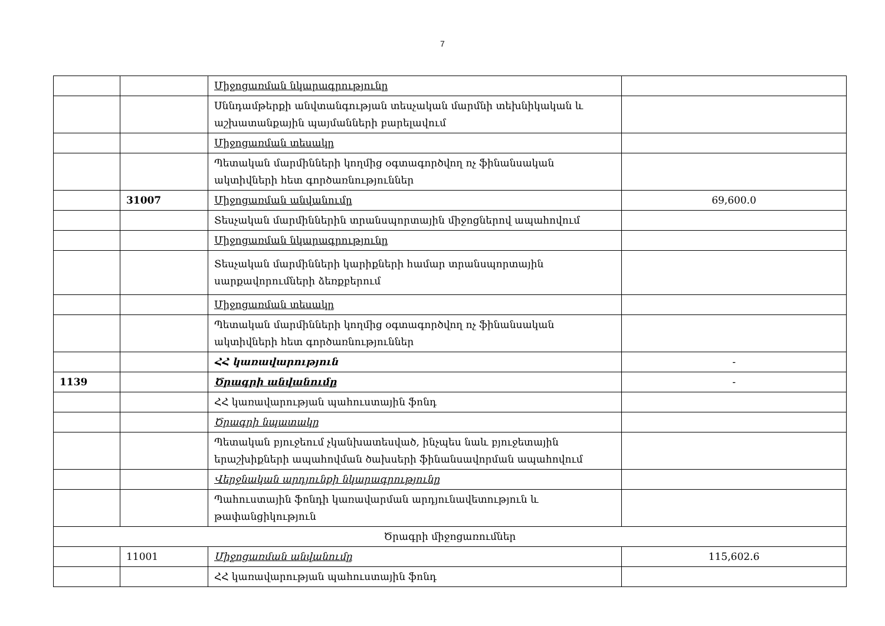7
| | | Միջոցառման նկարագրությունը | |
| | | Սննդամթերքի անվտանգության տեսչական մարմնի տեխնիկական և աշխատանքային պայմանների բարելավում | |
| | | Միջոցառման տեսակը | |
| | | Պետական մարմինների կողմից օգտագործվող ոչ ֆինանսական ակտիվների հետ գործառնություններ | |
| | 31007 | Միջոցառման անվանումը | 69,600.0 |
| | | Տեսչական մարմիններին տրանսպորտային միջոցներով ապահովում | |
| | | Միջոցառման նկարագրությունը | |
| | | Տեսչական մարմինների կարիքների համար տրանսպորտային սարքավորումների ձեռքբերում | |
| | | Միջոցառման տեսակը | |
| | | Պետական մարմինների կողմից օգտագործվող ոչ ֆինանսական ակտիվների հետ գործառնություններ | |
| | | ՀՀ կառավարություն | - |
| 1139 | | Ծրագրի անվանումը | - |
| | | ՀՀ կառավարության պահուստային ֆոնդ | |
| | | Ծրագրի նպատակը | |
| | | Պետական բյուջեում չկանխատեսված, ինչպես նաև բյուջետային երաշխիքների ապահովման ծախսերի ֆինանսավորման ապահովում | |
| | | Վերջնական արդյունքի նկարագրությունը | |
| | | Պահուստային ֆոնդի կառավարման արդյունավետություն և թափանցիկություն | |
| Ծրագրի միջոցառումներ | | | |
| | 11001 | Միջոցառման անվանումը | 115,602.6 |
| | | ՀՀ կառավարության պահուստային ֆոնդ | |